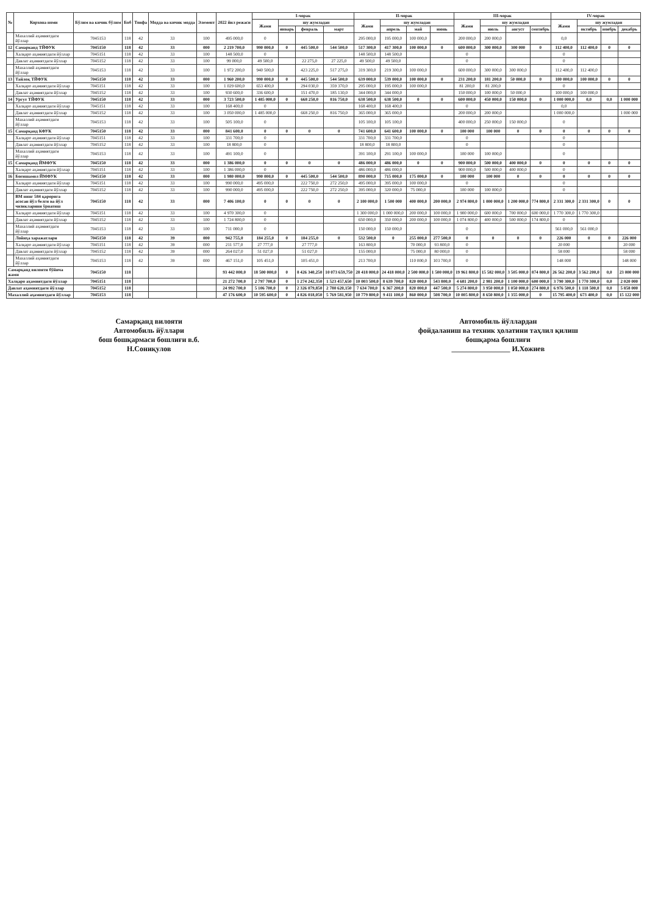| № | Корхона номи | Бўлим ва кичик бўлим | Боб | Тоифа | Модда ва кичик модда | Элемент | 2022 йил режаси | I-чорак | | | | II-чорак | | | | III-чорак | | | | IV-чорак | | | |
| --- | --- | --- | --- | --- | --- | --- | --- | --- | --- | --- | --- | --- | --- | --- | --- | --- | --- | --- | --- | --- | --- | --- | --- |
| | | | | | | | | Жами | шу жумладан | | | Жами | шу жумладан | | | Жами | шу жумладан | | | Жами | шу жумладан | | |
| | | | | | | | | | январь | февраль | март | | апрель | май | июнь | | июль | август | сентябрь | | октябрь | ноябрь | декабрь |
| | Махаллий аҳамиятдаги йўллар | 7045153 | 118 | 42 | 33 | 100 | 495 000,0 | 0 | | | | 295 000,0 | 195 000,0 | 100 000,0 | | 200 000,0 | 200 000,0 | | | 0,0 | | | |
| 12 | Самарканд ТЙФУК | 7045150 | 118 | 42 | 33 | 000 | 2 219 700,0 | 990 000,0 | 0 | 445 500,0 | 544 500,0 | 517 300,0 | 417 300,0 | 100 000,0 | 0 | 600 000,0 | 300 000,0 | 300 000 | 0 | 112 400,0 | 112 400,0 | 0 | 0 |
| | Халқаро аҳамиятдаги йўллар | 7045151 | 118 | 42 | 33 | 100 | 148 500,0 | 0 | | | | 148 500,0 | 148 500,0 | | | 0 | | | | 0 | | | |
| | Давлат аҳамиятдаги йўллар | 7045152 | 118 | 42 | 33 | 100 | 99 000,0 | 49 500,0 | | 22 275,0 | 27 225,0 | 49 500,0 | 49 500,0 | | | 0 | | | | 0 | | | |
| | Махаллий аҳамиятдаги йўллар | 7045153 | 118 | 42 | 33 | 100 | 1 972 200,0 | 940 500,0 | | 423 225,0 | 517 275,0 | 319 300,0 | 219 300,0 | 100 000,0 | | 600 000,0 | 300 000,0 | 300 000,0 | | 112 400,0 | 112 400,0 | | |
| 13 | Тайлоқ ТЙФУК | 7045150 | 118 | 42 | 33 | 000 | 1 960 200,0 | 990 000,0 | 0 | 445 500,0 | 544 500,0 | 639 000,0 | 539 000,0 | 100 000,0 | 0 | 231 200,0 | 181 200,0 | 50 000,0 | 0 | 100 000,0 | 100 000,0 | 0 | 0 |
| | Халқаро аҳамиятдаги йўллар | 7045151 | 118 | 42 | 33 | 100 | 1 029 600,0 | 653 400,0 | | 294 030,0 | 359 370,0 | 295 000,0 | 195 000,0 | 100 000,0 | | 81 200,0 | 81 200,0 | | | 0 | | | |
| | Давлат аҳамиятдаги йўллар | 7045152 | 118 | 42 | 33 | 100 | 930 600,0 | 336 600,0 | | 151 470,0 | 185 130,0 | 344 000,0 | 344 000,0 | | | 150 000,0 | 100 000,0 | 50 000,0 | | 100 000,0 | 100 000,0 | | |
| 14 | Ургут ТЙФУК | 7045150 | 118 | 42 | 33 | 000 | 3 723 500,0 | 1 485 000,0 | 0 | 668 250,0 | 816 750,0 | 638 500,0 | 638 500,0 | 0 | 0 | 600 000,0 | 450 000,0 | 150 000,0 | 0 | 1 000 000,0 | 0,0 | 0,0 | 1 000 000 |
| | Халқаро аҳамиятдаги йўллар | 7045151 | 118 | 42 | 33 | 100 | 168 400,0 | 0 | | | | 168 400,0 | 168 400,0 | | | 0 | | | | 0,0 | | | |
| | Давлат аҳамиятдаги йўллар | 7045152 | 118 | 42 | 33 | 100 | 3 050 000,0 | 1 485 000,0 | | 668 250,0 | 816 750,0 | 365 000,0 | 365 000,0 | | | 200 000,0 | 200 000,0 | | | 1 000 000,0 | | | 1 000 000 |
| | Махаллий аҳамиятдаги йўллар | 7045153 | 118 | 42 | 33 | 100 | 505 100,0 | 0 | | | | 105 100,0 | 105 100,0 | | | 400 000,0 | 250 000,0 | 150 000,0 | | 0 | | | |
| 15 | Самарқанд КФУК | 7045150 | 118 | 42 | 33 | 000 | 841 600,0 | 0 | 0 | 0 | 0 | 741 600,0 | 641 600,0 | 100 000,0 | 0 | 100 000 | 100 000 | 0 | 0 | 0 | 0 | 0 | 0 |
| | Халқаро аҳамиятдаги йўллар | 7045151 | 118 | 42 | 33 | 100 | 331 700,0 | 0 | | | | 331 700,0 | 331 700,0 | | | 0 | | | | 0 | | | |
| | Давлат аҳамиятдаги йўллар | 7045152 | 118 | 42 | 33 | 100 | 18 800,0 | 0 | | | | 18 800,0 | 18 800,0 | | | 0 | | | | 0 | | | |
| | Махаллий аҳамиятдаги йўллар | 7045153 | 118 | 42 | 33 | 100 | 491 100,0 | 0 | | | | 391 100,0 | 291 100,0 | 100 000,0 | | 100 000 | 100 000,0 | | | 0 | | | |
| 15 | Самарқанд ЙМФУК | 7045150 | 118 | 42 | 33 | 000 | 1 386 000,0 | 0 | 0 | 0 | 0 | 486 000,0 | 486 000,0 | 0 | 0 | 900 000,0 | 500 000,0 | 400 000,0 | 0 | 0 | 0 | 0 | 0 |
| | Халқаро аҳамиятдаги йўллар | 7045151 | 118 | 42 | 33 | 100 | 1 386 000,0 | 0 | | | | 486 000,0 | 486 000,0 | | | 900 000,0 | 500 000,0 | 400 000,0 | | 0 | | | |
| 16 | Боғишамол ЙМФУК | 7045150 | 118 | 42 | 33 | 000 | 1 980 000,0 | 990 000,0 | 0 | 445 500,0 | 544 500,0 | 890 000,0 | 715 000,0 | 175 000,0 | 0 | 100 000 | 100 000 | 0 | 0 | 0 | 0 | 0 | 0 |
| | Халқаро аҳамиятдаги йўллар | 7045151 | 118 | 42 | 33 | 100 | 990 000,0 | 495 000,0 | | 222 750,0 | 272 250,0 | 495 000,0 | 395 000,0 | 100 000,0 | | 0 | | | | 0 | | | |
| | Давлат аҳамиятдаги йўллар | 7045152 | 118 | 42 | 33 | 100 | 990 000,0 | 495 000,0 | | 222 750,0 | 272 250,0 | 395 000,0 | 320 000,0 | 75 000,0 | | 100 000 | 100 000,0 | | | 0 | | | |
| | ВМ нинг 584 қарорига асосан йўл белги ва йўл чизикларини ўрнатиш | 7045150 | 118 | 42 | 33 | 000 | 7 406 100,0 | 0 | 0 | 0 | 0 | 2 100 000,0 | 1 500 000 | 400 000,0 | 200 000,0 | 2 974 800,0 | 1 000 000,0 | 1 200 000,0 | 774 800,0 | 2 331 300,0 | 2 331 300,0 | 0 | 0 |
| | Халқаро аҳамиятдаги йўллар | 7045151 | 118 | 42 | 33 | 100 | 4 970 300,0 | 0 | | | | 1 300 000,0 | 1 000 000,0 | 200 000,0 | 100 000,0 | 1 900 000,0 | 600 000,0 | 700 000,0 | 600 000,0 | 1 770 300,0 | 1 770 300,0 | | |
| | Давлат аҳамиятдаги йўллар | 7045152 | 118 | 42 | 33 | 100 | 1 724 800,0 | 0 | | | | 650 000,0 | 350 000,0 | 200 000,0 | 100 000,0 | 1 074 800,0 | 400 000,0 | 500 000,0 | 174 800,0 | 0 | | | |
| | Махаллий аҳамиятдаги йўллар | 7045153 | 118 | 42 | 33 | 100 | 711 000,0 | 0 | | | | 150 000,0 | 150 000,0 | | | 0 | | | | 561 000,0 | 561 000,0 | | |
| | Лойиҳа харажатлари | 7045150 | 118 | 42 | 39 | 000 | 942 755,0 | 184 255,0 | 0 | 184 255,0 | 0 | 532 500,0 | 0 | 255 000,0 | 277 500,0 | 0 | 0 | 0 | 0 | 226 000 | 0 | 0 | 226 000 |
| | Халқаро аҳамиятдаги йўллар | 7045151 | 118 | 42 | 39 | 000 | 211 577,0 | 27 777,0 | | 27 777,0 | | 163 800,0 | | 70 000,0 | 93 800,0 | 0 | | | | 20 000 | | | 20 000 |
| | Давлат аҳамиятдаги йўллар | 7045152 | 118 | 42 | 39 | 000 | 264 027,0 | 51 027,0 | | 51 027,0 | | 155 000,0 | | 75 000,0 | 80 000,0 | 0 | | | | 58 000 | | | 58 000 |
| | Махаллий аҳамиятдаги йўллар | 7045153 | 118 | 42 | 39 | 000 | 467 151,0 | 105 451,0 | | 105 451,0 | | 213 700,0 | | 110 000,0 | 103 700,0 | 0 | | | | 148 000 | | | 148 000 |
| Самарқанд вилояти бўйича жами | | 7045150 | 118 | | | | 93 442 000,0 | 18 500 000,0 | 0 | 8 426 340,250 | 10 073 659,750 | 28 418 000,0 | 24 418 000,0 | 2 500 000,0 | 1 500 000,0 | 19 961 800,0 | 15 582 000,0 | 3 505 000,0 | 874 800,0 | 26 562 200,0 | 3 562 200,0 | 0,0 | 23 000 000 |
| Халқаро аҳамиятдаги йўллар | | 7045151 | 118 | | | | 21 272 700,0 | 2 797 700,0 | 0 | 1 274 242,350 | 1 523 457,650 | 10 003 500,0 | 8 639 700,0 | 820 000,0 | 543 800,0 | 4 681 200,0 | 2 981 200,0 | 1 100 000,0 | 600 000,0 | 3 790 300,0 | 1 770 300,0 | 0,0 | 2 020 000 |
| Давлат аҳамиятдаги йўллар | | 7045152 | 118 | | | | 24 992 700,0 | 5 106 700,0 | 0 | 2 326 079,850 | 2 780 620,150 | 7 634 700,0 | 6 367 200,0 | 820 000,0 | 447 500,0 | 5 274 800,0 | 3 950 000,0 | 1 050 000,0 | 274 800,0 | 6 976 500,0 | 1 118 500,0 | 0,0 | 5 858 000 |
| Махаллий аҳамиятдаги йўллар | | 7045153 | 118 | | | | 47 176 600,0 | 10 595 600,0 | 0 | 4 826 018,050 | 5 769 581,950 | 10 779 800,0 | 9 411 100,0 | 860 000,0 | 508 700,0 | 10 005 800,0 | 8 650 800,0 | 1 355 000,0 | 0 | 15 795 400,0 | 673 400,0 | 0,0 | 15 122 000 |
Самарқанд вилояти
Автомобиль йўллари
бош бошқармаси бошлиғи в.б.
Н.Сониқулов
Автомобиль йўллардан
фойдаланиш ва техник ҳолатини таҳлил қилиш
бошқарма бошлиғи
________________ И.Хожиев